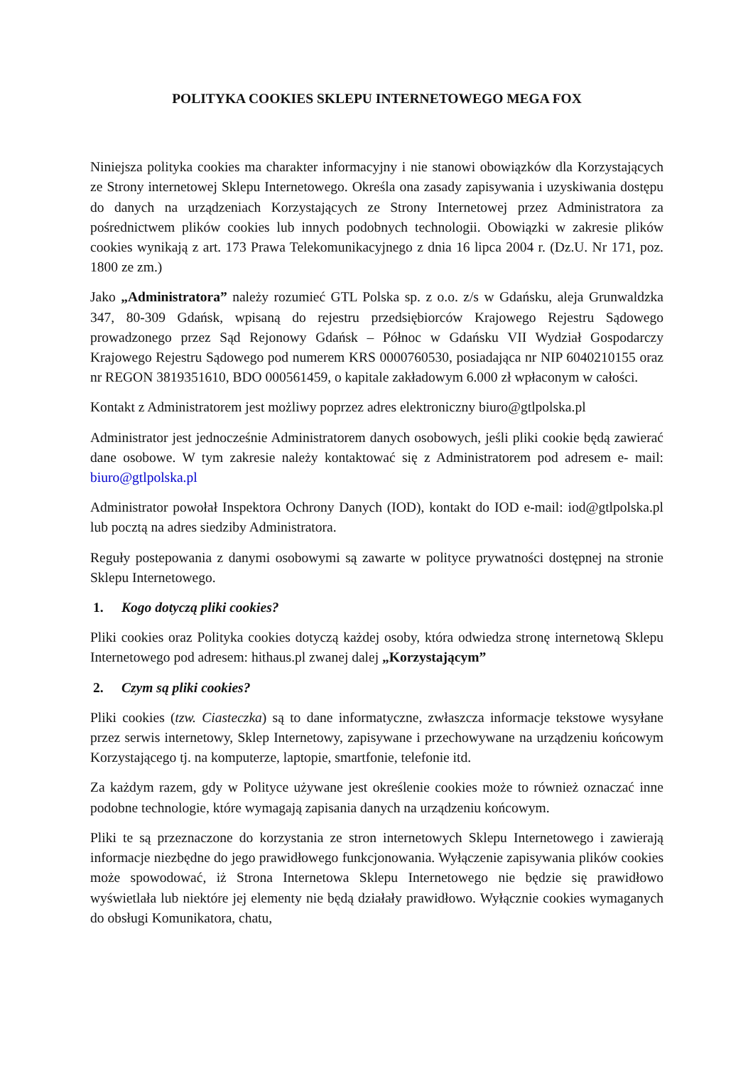POLITYKA COOKIES SKLEPU INTERNETOWEGO MEGA FOX
Niniejsza polityka cookies ma charakter informacyjny i nie stanowi obowiązków dla Korzystających ze Strony internetowej Sklepu Internetowego. Określa ona zasady zapisywania i uzyskiwania dostępu do danych na urządzeniach Korzystających ze Strony Internetowej przez Administratora za pośrednictwem plików cookies lub innych podobnych technologii. Obowiązki w zakresie plików cookies wynikają z art. 173 Prawa Telekomunikacyjnego z dnia 16 lipca 2004 r. (Dz.U. Nr 171, poz. 1800 ze zm.)
Jako „Administratora” należy rozumieć GTL Polska sp. z o.o. z/s w Gdańsku, aleja Grunwaldzka 347, 80-309 Gdańsk, wpisaną do rejestru przedsiębiorców Krajowego Rejestru Sądowego prowadzonego przez Sąd Rejonowy Gdańsk – Północ w Gdańsku VII Wydział Gospodarczy Krajowego Rejestru Sądowego pod numerem KRS 0000760530, posiadająca nr NIP 6040210155 oraz nr REGON 3819351610, BDO 000561459, o kapitale zakładowym 6.000 zł wpłaconym w całości.
Kontakt z Administratorem jest możliwy poprzez adres elektroniczny biuro@gtlpolska.pl
Administrator jest jednocześnie Administratorem danych osobowych, jeśli pliki cookie będą zawierać dane osobowe. W tym zakresie należy kontaktować się z Administratorem pod adresem e- mail: biuro@gtlpolska.pl
Administrator powołał Inspektora Ochrony Danych (IOD), kontakt do IOD e-mail: iod@gtlpolska.pl lub pocztą na adres siedziby Administratora.
Reguły postepowania z danymi osobowymi są zawarte w polityce prywatności dostępnej na stronie Sklepu Internetowego.
1. Kogo dotyczą pliki cookies?
Pliki cookies oraz Polityka cookies dotyczą każdej osoby, która odwiedza stronę internetową Sklepu Internetowego pod adresem: hithaus.pl zwanej dalej „Korzystającym”
2. Czym są pliki cookies?
Pliki cookies (tzw. Ciasteczka) są to dane informatyczne, zwłaszcza informacje tekstowe wysyłane przez serwis internetowy, Sklep Internetowy, zapisywane i przechowywane na urządzeniu końcowym Korzystającego tj. na komputerze, laptopie, smartfonie, telefonie itd.
Za każdym razem, gdy w Polityce używane jest określenie cookies może to również oznaczać inne podobne technologie, które wymagają zapisania danych na urządzeniu końcowym.
Pliki te są przeznaczone do korzystania ze stron internetowych Sklepu Internetowego i zawierają informacje niezbędne do jego prawidłowego funkcjonowania. Wyłączenie zapisywania plików cookies może spowodować, iż Strona Internetowa Sklepu Internetowego nie będzie się prawidłowo wyświetlała lub niektóre jej elementy nie będą działały prawidłowo. Wyłącznie cookies wymaganych do obsługi Komunikatora, chatu,